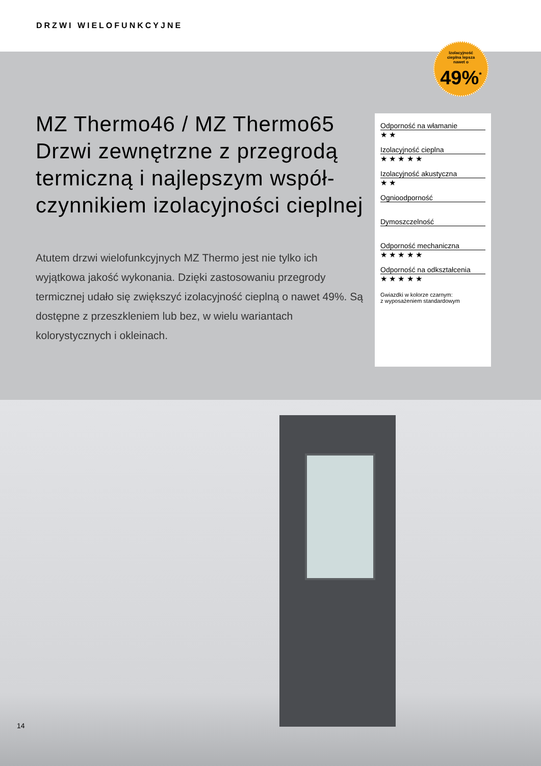DRZWI WIELOFUNKCYJNE
Izolacyjność
cieplna lepsza
nawet o
49%<sup>*</sup>
MZ Thermo46 / MZ Thermo65 Drzwi zewnętrzne z przegrodą termiczną i najlepszym współ-czynnikiem izolacyjności cieplnej
Atutem drzwi wielofunkcyjnych MZ Thermo jest nie tylko ich wyjątkowa jakość wykonania. Dzięki zastosowaniu przegrody termicznej udało się zwiększyć izolacyjność cieplną o nawet 49%. Są dostępne z przeszkleniem lub bez, w wielu wariantach kolorystycznych i okleinach.
Odporność na włamanie
★ ★
Izolacyjność cieplna
★ ★ ★ ★ ★
Izolacyjność akustyczna
★ ★
Ognioodporność
Dymoszczelność
Odporność mechaniczna
★ ★ ★ ★ ★
Odporność na odkształcenia
★ ★ ★ ★ ★
Gwiazdki w kolorze czarnym:
z wyposażeniem standardowym
14